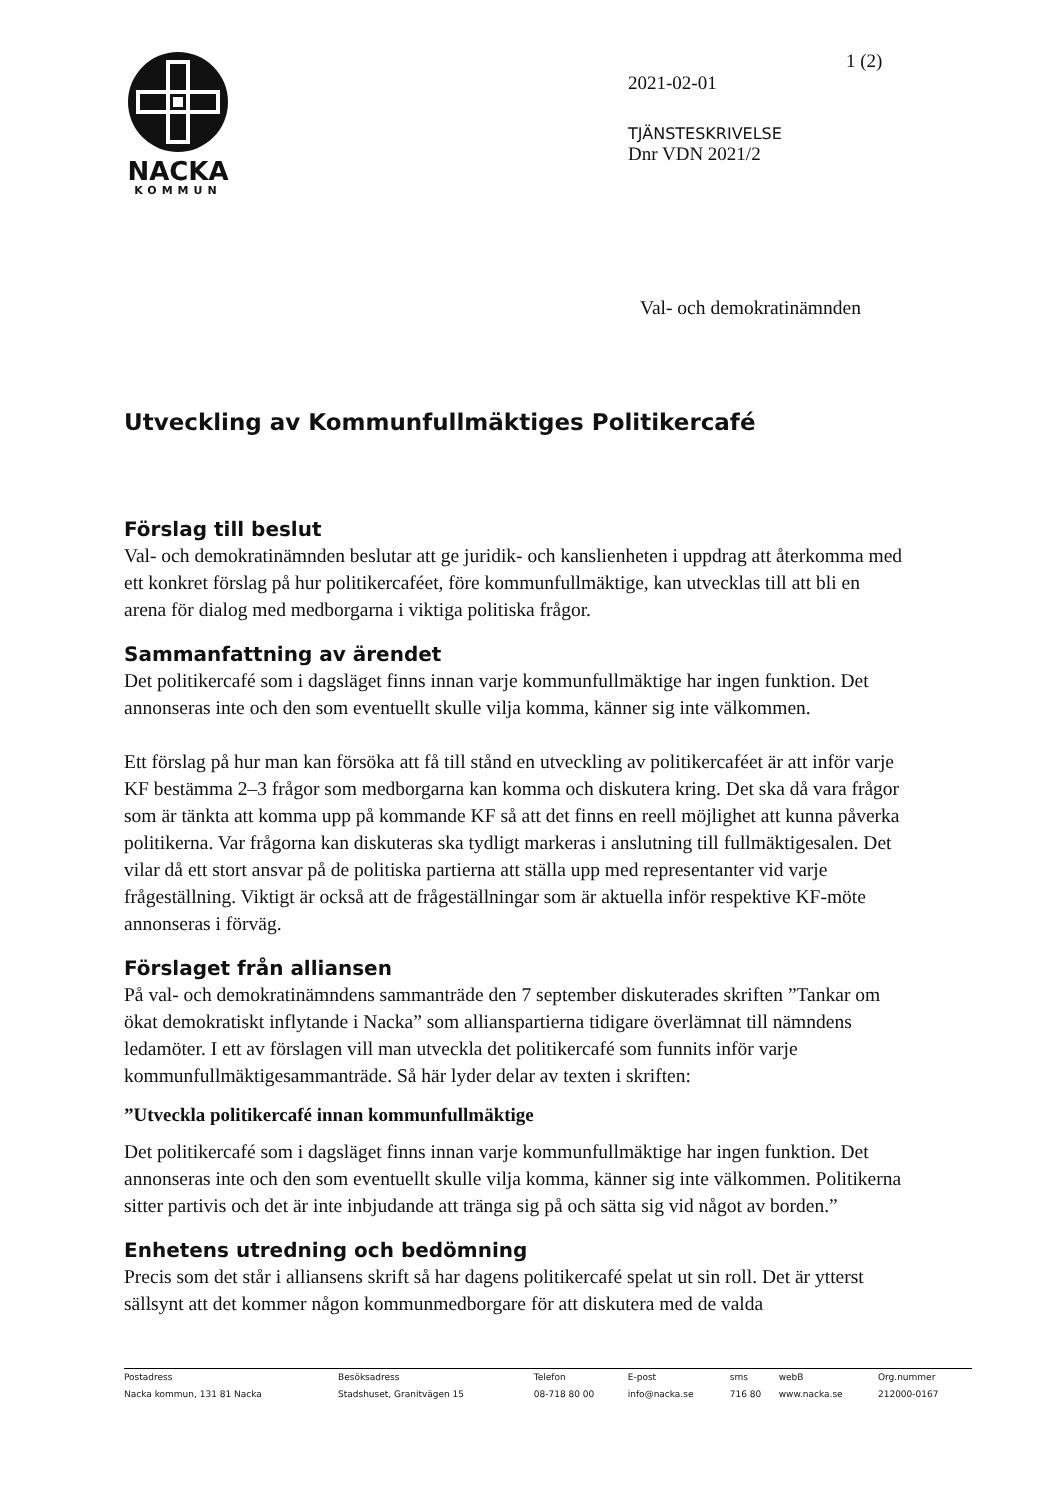NACKA
KOMMUN
1 (2)
2021-02-01
TJÄNSTESKRIVELSE
Dnr VDN 2021/2
Val- och demokratinämnden
Utveckling av Kommunfullmäktiges Politikercafé
Förslag till beslut
Val- och demokratinämnden beslutar att ge juridik- och kanslienheten i uppdrag att återkomma med ett konkret förslag på hur politikercaféet, före kommunfullmäktige, kan utvecklas till att bli en arena för dialog med medborgarna i viktiga politiska frågor.
Sammanfattning av ärendet
Det politikercafé som i dagsläget finns innan varje kommunfullmäktige har ingen funktion. Det annonseras inte och den som eventuellt skulle vilja komma, känner sig inte välkommen.
Ett förslag på hur man kan försöka att få till stånd en utveckling av politikercaféet är att inför varje KF bestämma 2–3 frågor som medborgarna kan komma och diskutera kring. Det ska då vara frågor som är tänkta att komma upp på kommande KF så att det finns en reell möjlighet att kunna påverka politikerna. Var frågorna kan diskuteras ska tydligt markeras i anslutning till fullmäktigesalen. Det vilar då ett stort ansvar på de politiska partierna att ställa upp med representanter vid varje frågeställning. Viktigt är också att de frågeställningar som är aktuella inför respektive KF-möte annonseras i förväg.
Förslaget från alliansen
På val- och demokratinämndens sammanträde den 7 september diskuterades skriften ”Tankar om ökat demokratiskt inflytande i Nacka” som allianspartierna tidigare överlämnat till nämndens ledamöter. I ett av förslagen vill man utveckla det politikercafé som funnits inför varje kommunfullmäktigesammanträde. Så här lyder delar av texten i skriften:
”Utveckla politikercafé innan kommunfullmäktige
Det politikercafé som i dagsläget finns innan varje kommunfullmäktige har ingen funktion. Det annonseras inte och den som eventuellt skulle vilja komma, känner sig inte välkommen. Politikerna sitter partivis och det är inte inbjudande att tränga sig på och sätta sig vid något av borden.”
Enhetens utredning och bedömning
Precis som det står i alliansens skrift så har dagens politikercafé spelat ut sin roll. Det är ytterst sällsynt att det kommer någon kommunmedborgare för att diskutera med de valda
| Postadress | Besöksadress | Telefon | E-post | sms | webB | Org.nummer |
| Nacka kommun, 131 81 Nacka | Stadshuset, Granitvägen 15 | 08-718 80 00 | info@nacka.se | 716 80 | www.nacka.se | 212000-0167 |